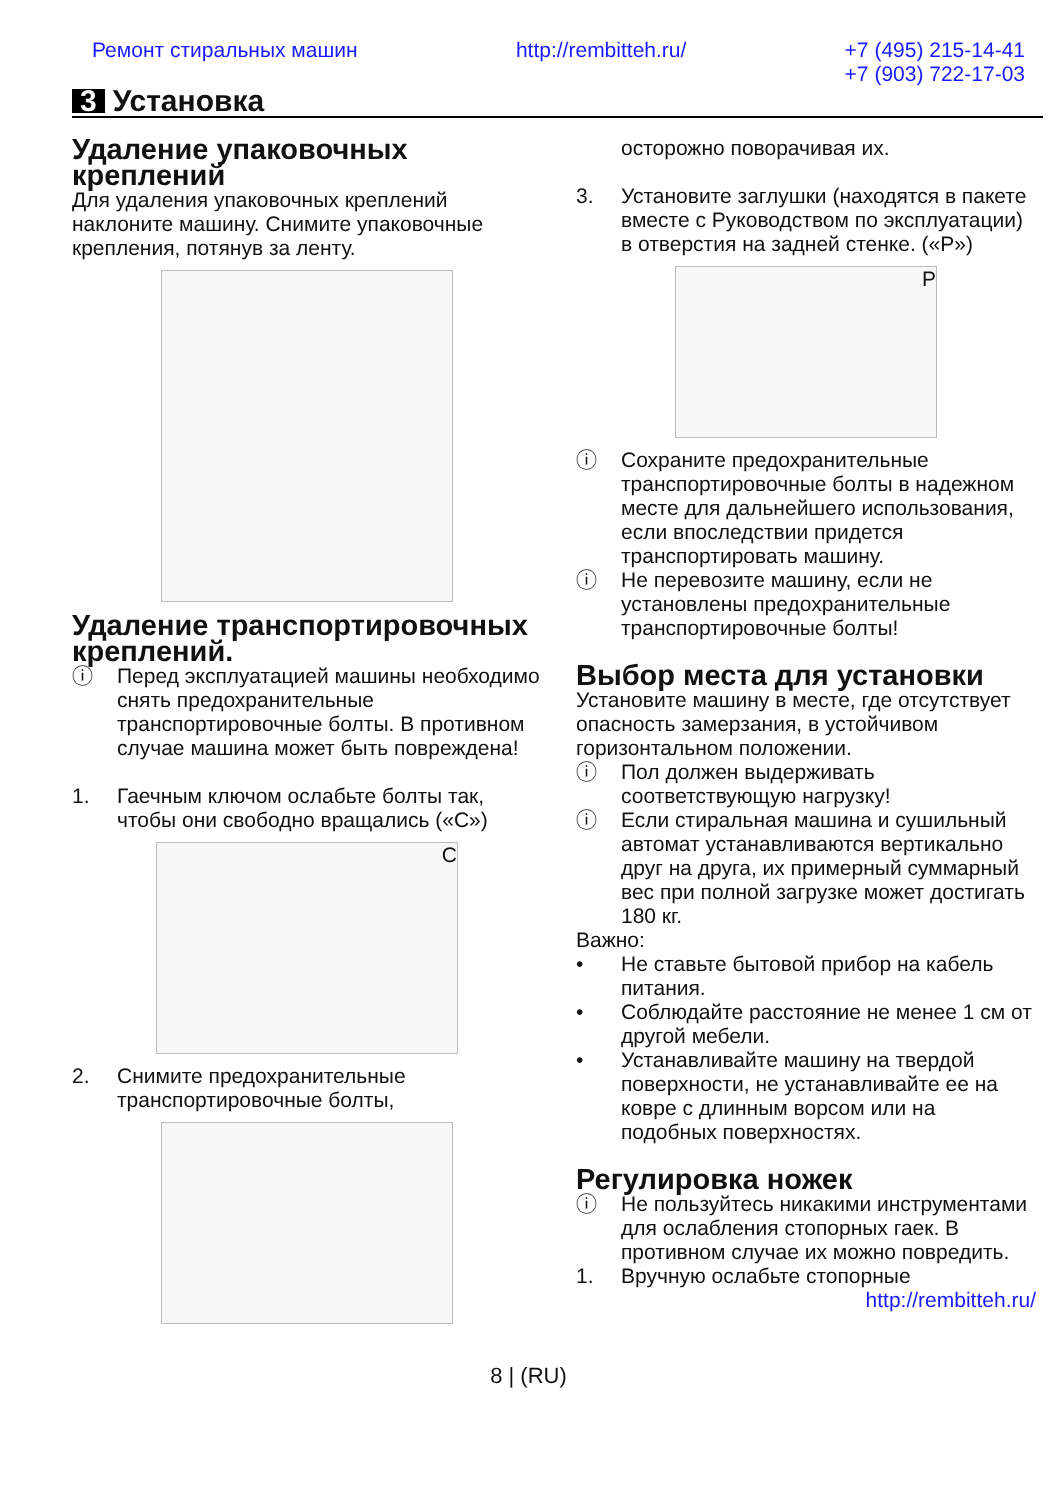Ремонт стиральных машин http://rembitteh.ru/ +7 (495) 215-14-41
+7 (903) 722-17-03
3 Установка
Удаление упаковочных креплений
Для удаления упаковочных креплений наклоните машину. Снимите упаковочные крепления, потянув за ленту.
Удаление транспортировочных креплений.
ⓘ Перед эксплуатацией машины необходимо снять предохранительные транспортировочные болты. В противном случае машина может быть повреждена!
1. Гаечным ключом ослабьте болты так, чтобы они свободно вращались («C»)
C
2. Снимите предохранительные транспортировочные болты,
осторожно поворачивая их.
3. Установите заглушки (находятся в пакете вместе с Руководством по эксплуатации) в отверстия на задней стенке. («P»)
P
ⓘ Сохраните предохранительные транспортировочные болты в надежном месте для дальнейшего использования, если впоследствии придется транспортировать машину.
ⓘ Не перевозите машину, если не установлены предохранительные транспортировочные болты!
Выбор места для установки
Установите машину в месте, где отсутствует опасность замерзания, в устойчивом горизонтальном положении.
ⓘ Пол должен выдерживать соответствующую нагрузку!
ⓘ Если стиральная машина и сушильный автомат устанавливаются вертикально друг на друга, их примерный суммарный вес при полной загрузке может достигать 180 кг.
Важно:
• Не ставьте бытовой прибор на кабель питания.
• Соблюдайте расстояние не менее 1 см от другой мебели.
• Устанавливайте машину на твердой поверхности, не устанавливайте ее на ковре с длинным ворсом или на подобных поверхностях.
Регулировка ножек
ⓘ Не пользуйтесь никакими инструментами для ослабления стопорных гаек. В противном случае их можно повредить.
1. Вручную ослабьте стопорные
http://rembitteh.ru/
8 | (RU)